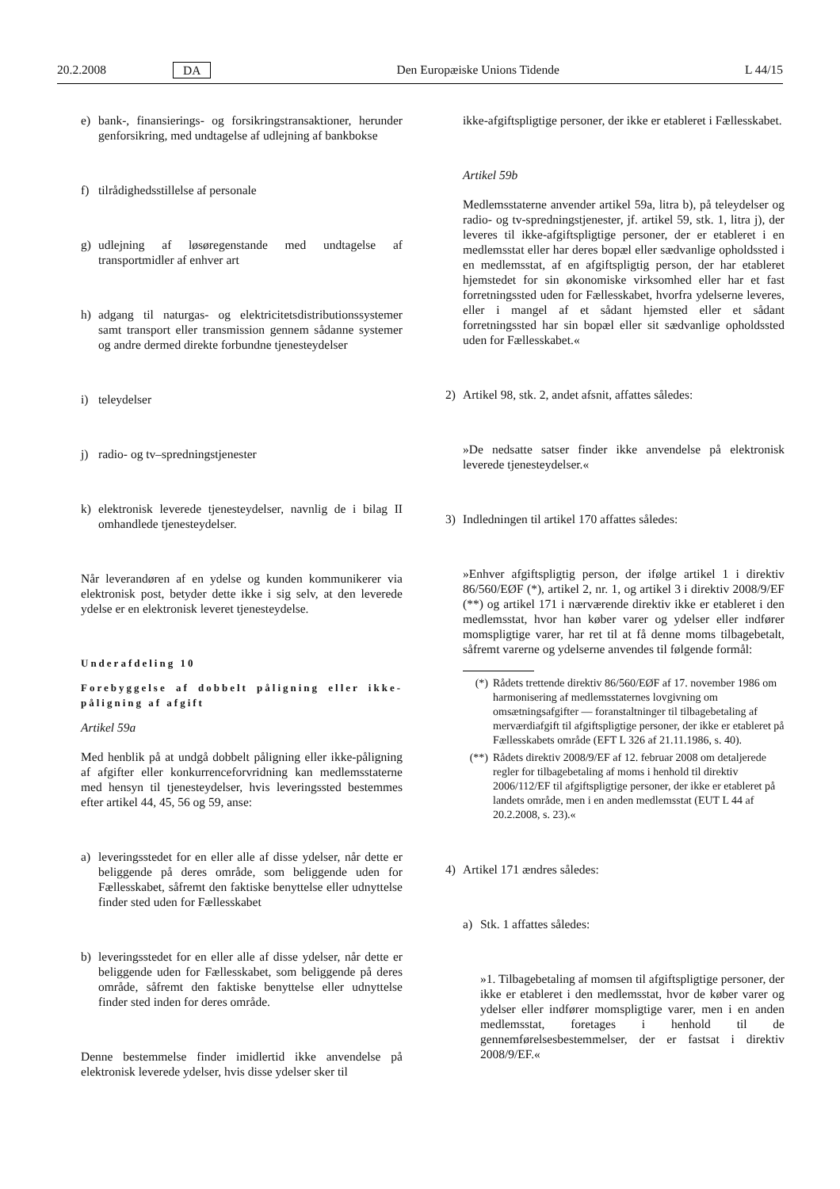20.2.2008 DA Den Europæiske Unions Tidende L 44/15
e) bank-, finansierings- og forsikringstransaktioner, herunder genforsikring, med undtagelse af udlejning af bankbokse
f) tilrådighedsstillelse af personale
g) udlejning af løsøregenstande med undtagelse af transportmidler af enhver art
h) adgang til naturgas- og elektricitetsdistributionssystemer samt transport eller transmission gennem sådanne systemer og andre dermed direkte forbundne tjenesteydelser
i) teleydelser
j) radio- og tv–spredningstjenester
k) elektronisk leverede tjenesteydelser, navnlig de i bilag II omhandlede tjenesteydelser.
Når leverandøren af en ydelse og kunden kommunikerer via elektronisk post, betyder dette ikke i sig selv, at den leverede ydelse er en elektronisk leveret tjenesteydelse.
Underafdeling 10
Forebyggelse af dobbelt påligning eller ikke-påligning af afgift
Artikel 59a
Med henblik på at undgå dobbelt påligning eller ikke-påligning af afgifter eller konkurrenceforvridning kan medlemsstaterne med hensyn til tjenesteydelser, hvis leveringssted bestemmes efter artikel 44, 45, 56 og 59, anse:
a) leveringsstedet for en eller alle af disse ydelser, når dette er beliggende på deres område, som beliggende uden for Fællesskabet, såfremt den faktiske benyttelse eller udnyttelse finder sted uden for Fællesskabet
b) leveringsstedet for en eller alle af disse ydelser, når dette er beliggende uden for Fællesskabet, som beliggende på deres område, såfremt den faktiske benyttelse eller udnyttelse finder sted inden for deres område.
Denne bestemmelse finder imidlertid ikke anvendelse på elektronisk leverede ydelser, hvis disse ydelser sker til
ikke-afgiftspligtige personer, der ikke er etableret i Fællesskabet.
Artikel 59b
Medlemsstaterne anvender artikel 59a, litra b), på teleydelser og radio- og tv-spredningstjenester, jf. artikel 59, stk. 1, litra j), der leveres til ikke-afgiftspligtige personer, der er etableret i en medlemsstat eller har deres bopæl eller sædvanlige opholdssted i en medlemsstat, af en afgiftspligtig person, der har etableret hjemstedet for sin økonomiske virksomhed eller har et fast forretningssted uden for Fællesskabet, hvorfra ydelserne leveres, eller i mangel af et sådant hjemsted eller et sådant forretningssted har sin bopæl eller sit sædvanlige opholdssted uden for Fællesskabet.«
2) Artikel 98, stk. 2, andet afsnit, affattes således:
»De nedsatte satser finder ikke anvendelse på elektronisk leverede tjenesteydelser.«
3) Indledningen til artikel 170 affattes således:
»Enhver afgiftspligtig person, der ifølge artikel 1 i direktiv 86/560/EØF (*), artikel 2, nr. 1, og artikel 3 i direktiv 2008/9/EF (**) og artikel 171 i nærværende direktiv ikke er etableret i den medlemsstat, hvor han køber varer og ydelser eller indfører momspligtige varer, har ret til at få denne moms tilbagebetalt, såfremt varerne og ydelserne anvendes til følgende formål:
(*) Rådets trettende direktiv 86/560/EØF af 17. november 1986 om harmonisering af medlemsstaternes lovgivning om omsætningsafgifter — foranstaltninger til tilbagebetaling af merværdiafgift til afgiftspligtige personer, der ikke er etableret på Fællesskabets område (EFT L 326 af 21.11.1986, s. 40).
(**) Rådets direktiv 2008/9/EF af 12. februar 2008 om detaljerede regler for tilbagebetaling af moms i henhold til direktiv 2006/112/EF til afgiftspligtige personer, der ikke er etableret på landets område, men i en anden medlemsstat (EUT L 44 af 20.2.2008, s. 23).«
4) Artikel 171 ændres således:
a) Stk. 1 affattes således:
»1. Tilbagebetaling af momsen til afgiftspligtige personer, der ikke er etableret i den medlemsstat, hvor de køber varer og ydelser eller indfører momspligtige varer, men i en anden medlemsstat, foretages i henhold til de gennemførelsesbestemmelser, der er fastsat i direktiv 2008/9/EF.«